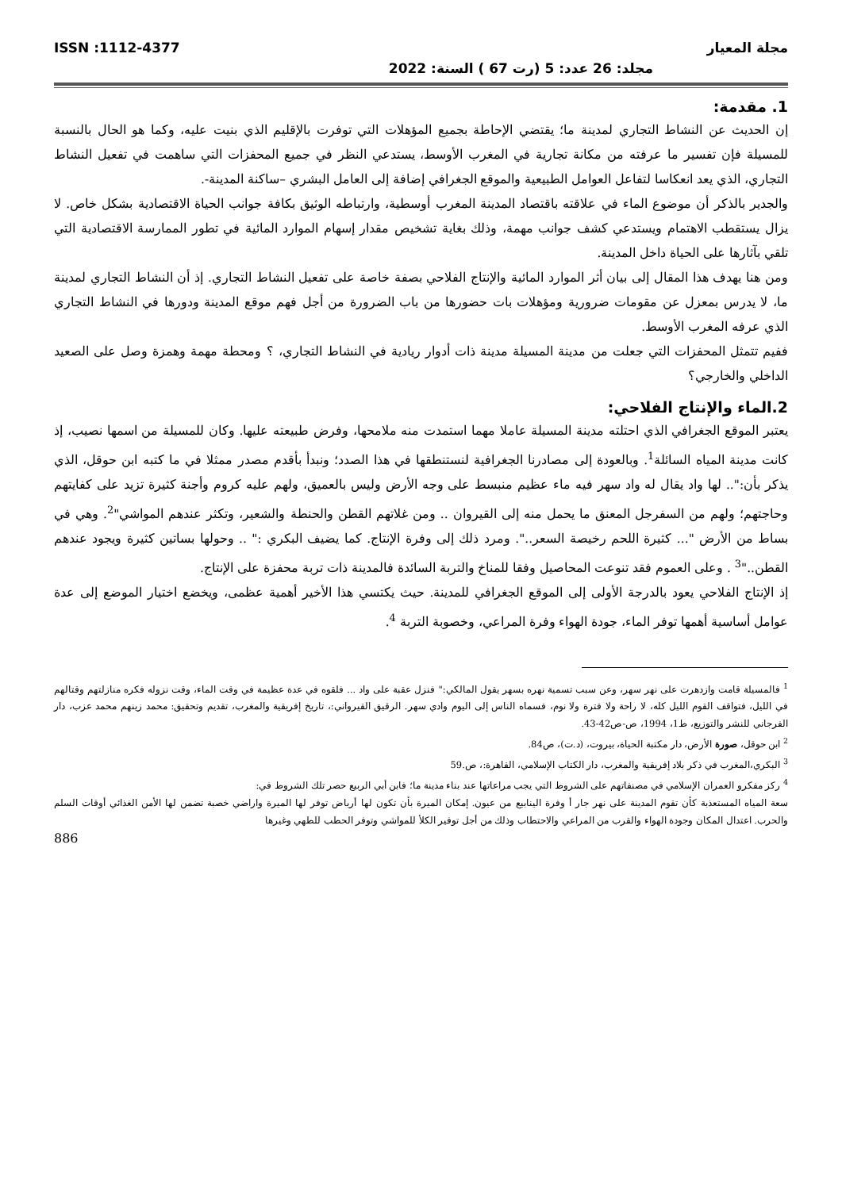مجلة المعيار ISSN :1112-4377
مجلد: 26 عدد: 5 (رت 67 ) السنة: 2022
1. مقدمة:
إن الحديث عن النشاط التجاري لمدينة ما؛ يقتضي الإحاطة بجميع المؤهلات التي توفرت بالإقليم الذي بنيت عليه، وكما هو الحال بالنسبة للمسيلة فإن تفسير ما عرفته من مكانة تجارية في المغرب الأوسط، يستدعي النظر في جميع المحفزات التي ساهمت في تفعيل النشاط التجاري، الذي يعد انعكاسا لتفاعل العوامل الطبيعية والموقع الجغرافي إضافة إلى العامل البشري –ساكنة المدينة-.
والجدير بالذكر أن موضوع الماء في علاقته باقتصاد المدينة المغرب أوسطية، وارتباطه الوثيق بكافة جوانب الحياة الاقتصادية بشكل خاص. لا يزال يستقطب الاهتمام ويستدعي كشف جوانب مهمة، وذلك بغاية تشخيص مقدار إسهام الموارد المائية في تطور الممارسة الاقتصادية التي تلقي بآثارها على الحياة داخل المدينة.
ومن هنا يهدف هذا المقال إلى بيان أثر الموارد المائية والإنتاج الفلاحي بصفة خاصة على تفعيل النشاط التجاري. إذ أن النشاط التجاري لمدينة ما، لا يدرس بمعزل عن مقومات ضرورية ومؤهلات بات حضورها من باب الضرورة من أجل فهم موقع المدينة ودورها في النشاط التجاري الذي عرفه المغرب الأوسط.
ففيم تتمثل المحفزات التي جعلت من مدينة المسيلة مدينة ذات أدوار ريادية في النشاط التجاري، ؟ ومحطة مهمة وهمزة وصل على الصعيد الداخلي والخارجي؟
2.الماء والإنتاج الفلاحي:
يعتبر الموقع الجغرافي الذي احتلته مدينة المسيلة عاملا مهما استمدت منه ملامحها، وفرض طبيعته عليها. وكان للمسيلة من اسمها نصيب، إذ كانت مدينة المياه السائلة<sup>1</sup>. وبالعودة إلى مصادرنا الجغرافية لنستنطقها في هذا الصدد؛ ونبدأ بأقدم مصدر ممثلا في ما كتبه ابن حوقل، الذي يذكر بأن:".. لها واد يقال له واد سهر فيه ماء عظيم منبسط على وجه الأرض وليس بالعميق، ولهم عليه كروم وأجنة كثيرة تزيد على كفايتهم وحاجتهم؛ ولهم من السفرجل المعنق ما يحمل منه إلى القيروان .. ومن غلاتهم القطن والحنطة والشعير، وتكثر عندهم المواشي"<sup>2</sup>. وهي في بساط من الأرض "... كثيرة اللحم رخيصة السعر..". ومرد ذلك إلى وفرة الإنتاج. كما يضيف البكري :" .. وحولها بساتين كثيرة ويجود عندهم القطن.."<sup>3</sup> . وعلى العموم فقد تنوعت المحاصيل وفقا للمناخ والتربة السائدة فالمدينة ذات تربة محفزة على الإنتاج.
إذ الإنتاج الفلاحي يعود بالدرجة الأولى إلى الموقع الجغرافي للمدينة. حيث يكتسي هذا الأخير أهمية عظمى، ويخضع اختيار الموضع إلى عدة عوامل أساسية أهمها توفر الماء، جودة الهواء وفرة المراعي، وخصوبة التربة <sup>4</sup>.
<sup>1</sup> فالمسيلة قامت وازدهرت على نهر سهر، وعن سبب تسمية نهره بسهر يقول المالكي:" فنزل عقبة على واد ... فلقوه في عدة عظيمة في وقت الماء، وقت نزوله فكره منازلتهم وقتالهم في الليل، فتواقف القوم الليل كله، لا راحة ولا فترة ولا نوم، فسماه الناس إلى اليوم وادي سهر. الرقيق القيرواني:، تاريخ إفريقية والمغرب، تقديم وتحقيق: محمد زينهم محمد عزب، دار الفرجاني للنشر والتوزيع، ط1، 1994، ص-ص42-43.
<sup>2</sup> ابن حوقل، صورة الأرض، دار مكتبة الحياة، بيروت، (د.ت)، ص84.
<sup>3</sup> البكري،المغرب في ذكر بلاد إفريقية والمغرب، دار الكتاب الإسلامي، القاهرة:، ص.59
<sup>4</sup> ركز مفكرو العمران الإسلامي في مصنفاتهم على الشروط التي يجب مراعاتها عند بناء مدينة ما؛ فابن أبي الربيع حصر تلك الشروط في:
سعة المياه المستعذبة كأن تقوم المدينة على نهر جار أ وفرة الينابيع من عيون. إمكان الميرة بأن تكون لها أرباض توفر لها الميرة واراضي خصبة تضمن لها الأمن الغذائي أوقات السلم والحرب. اعتدال المكان وجودة الهواء والقرب من المراعي والاحتطاب وذلك من أجل توفير الكلأ للمواشي وتوفر الحطب للطهي وغيرها
886